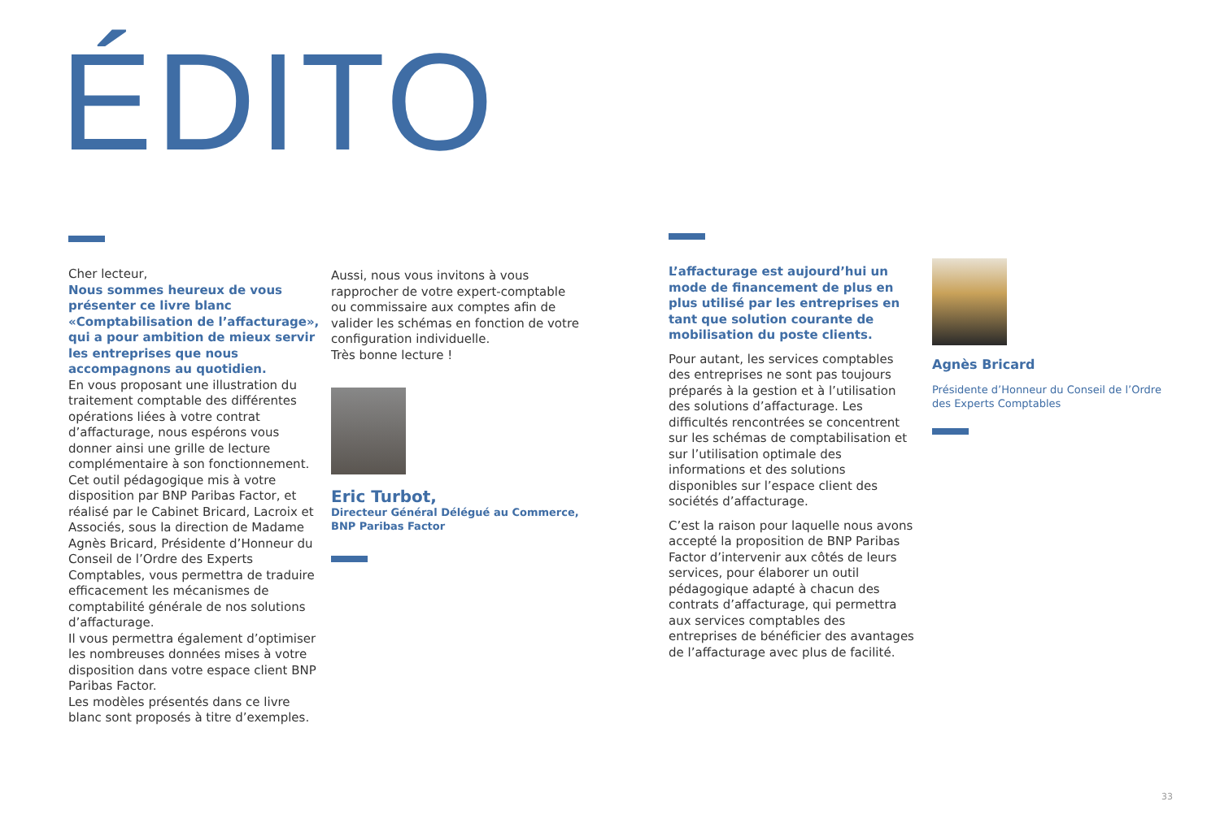ÉDITO
Cher lecteur,
Nous sommes heureux de vous présenter ce livre blanc «Comptabilisation de l’affacturage», qui a pour ambition de mieux servir les entreprises que nous accompagnons au quotidien.
En vous proposant une illustration du traitement comptable des différentes opérations liées à votre contrat d’affacturage, nous espérons vous donner ainsi une grille de lecture complémentaire à son fonctionnement.
Cet outil pédagogique mis à votre disposition par BNP Paribas Factor, et réalisé par le Cabinet Bricard, Lacroix et Associés, sous la direction de Madame Agnès Bricard, Présidente d’Honneur du Conseil de l’Ordre des Experts Comptables, vous permettra de traduire efficacement les mécanismes de comptabilité générale de nos solutions d’affacturage.
Il vous permettra également d’optimiser les nombreuses données mises à votre disposition dans votre espace client BNP Paribas Factor.
Les modèles présentés dans ce livre blanc sont proposés à titre d’exemples.
Aussi, nous vous invitons à vous rapprocher de votre expert-comptable ou commissaire aux comptes afin de valider les schémas en fonction de votre configuration individuelle.
Très bonne lecture !
Eric Turbot,
Directeur Général Délégué au Commerce,
BNP Paribas Factor
L’affacturage est aujourd’hui un mode de financement de plus en plus utilisé par les entreprises en tant que solution courante de mobilisation du poste clients.
Pour autant, les services comptables des entreprises ne sont pas toujours préparés à la gestion et à l’utilisation des solutions d’affacturage. Les difficultés rencontrées se concentrent sur les schémas de comptabilisation et sur l’utilisation optimale des informations et des solutions disponibles sur l’espace client des sociétés d’affacturage.
C’est la raison pour laquelle nous avons accepté la proposition de BNP Paribas Factor d’intervenir aux côtés de leurs services, pour élaborer un outil pédagogique adapté à chacun des contrats d’affacturage, qui permettra aux services comptables des entreprises de bénéficier des avantages de l’affacturage avec plus de facilité.
Agnès Bricard
Présidente d’Honneur du Conseil de l’Ordre des Experts Comptables
33